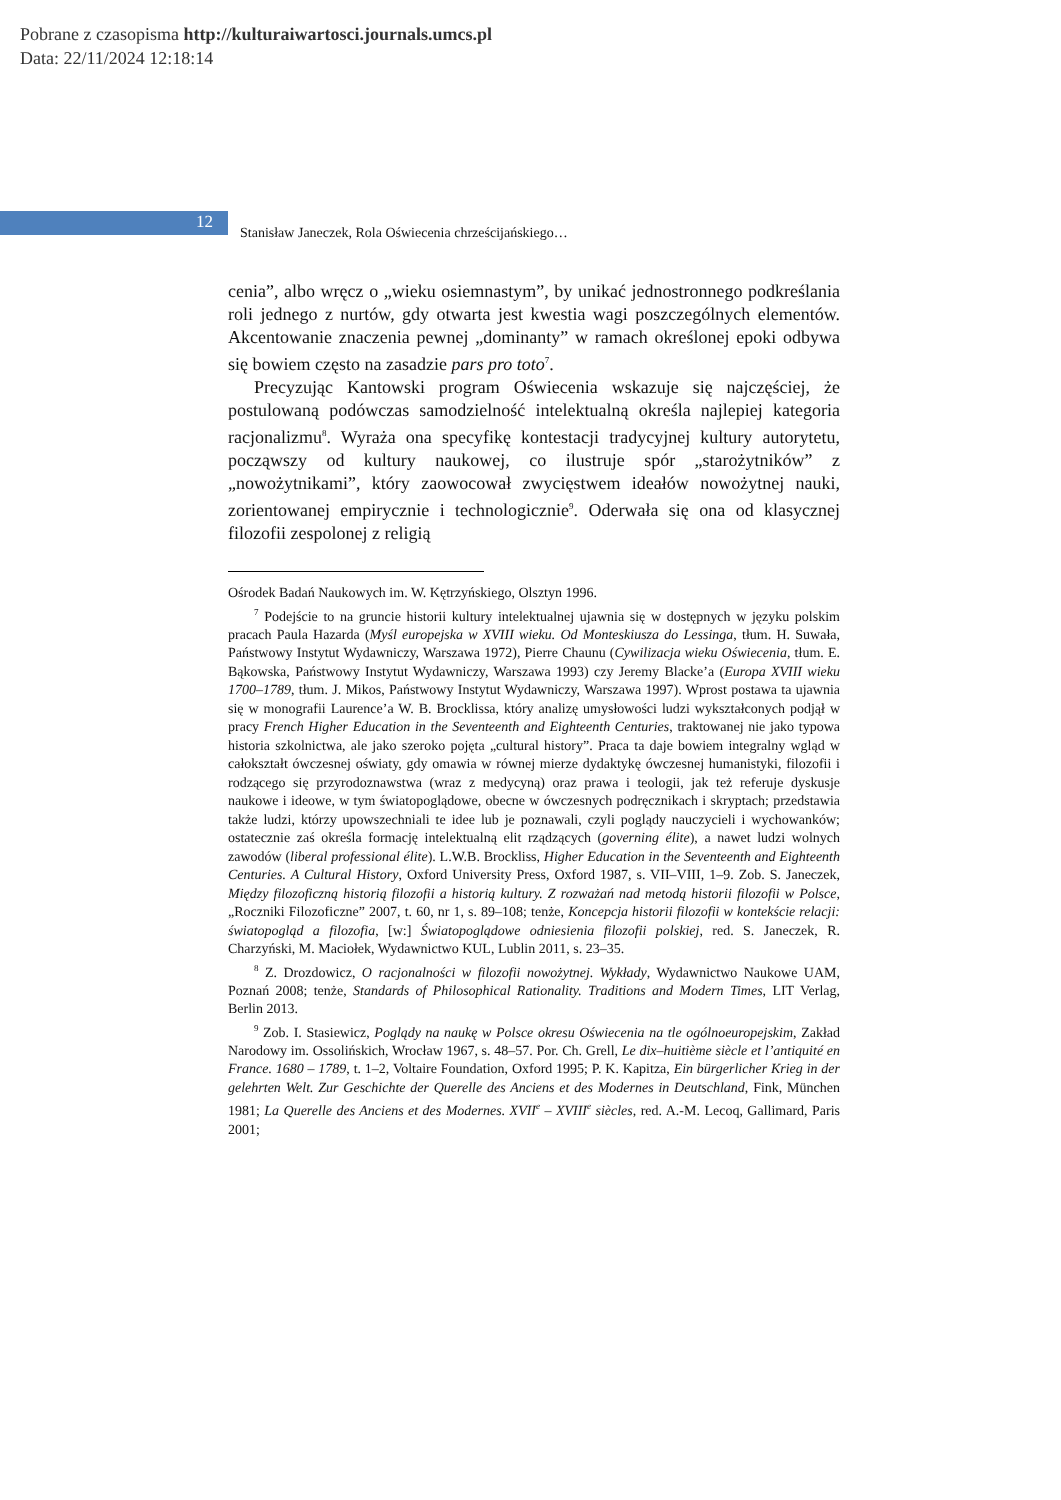Pobrane z czasopisma http://kulturaiwartosci.journals.umcs.pl
Data: 22/11/2024 12:18:14
12
Stanisław Janeczek, Rola Oświecenia chrześcijańskiego…
cenia”, albo wręcz o „wieku osiemnastym”, by unikać jednostronnego podkreślania roli jednego z nurtów, gdy otwarta jest kwestia wagi poszczególnych elementów. Akcentowanie znaczenia pewnej „dominanty” w ramach określonej epoki odbywa się bowiem często na zasadzie pars pro toto<sup>7</sup>.
Precyzując Kantowski program Oświecenia wskazuje się najczęściej, że postulowaną podówczas samodzielność intelektualną określa najlepiej kategoria racjonalizmu<sup>8</sup>. Wyraża ona specyfikę kontestacji tradycyjnej kultury autorytetu, począwszy od kultury naukowej, co ilustruje spór „starożytników” z „nowożytnikami”, który zaowocował zwycięstwem ideałów nowożytnej nauki, zorientowanej empirycznie i technologicznie<sup>9</sup>. Oderwała się ona od klasycznej filozofii zespolonej z religią
Ośrodek Badań Naukowych im. W. Kętrzyńskiego, Olsztyn 1996.
<sup>7</sup> Podejście to na gruncie historii kultury intelektualnej ujawnia się w dostępnych w języku polskim pracach Paula Hazarda (Myśl europejska w XVIII wieku. Od Monteskiusza do Lessinga, tłum. H. Suwała, Państwowy Instytut Wydawniczy, Warszawa 1972), Pierre Chaunu (Cywilizacja wieku Oświecenia, tłum. E. Bąkowska, Państwowy Instytut Wydawniczy, Warszawa 1993) czy Jeremy Blacke’a (Europa XVIII wieku 1700–1789, tłum. J. Mikos, Państwowy Instytut Wydawniczy, Warszawa 1997). Wprost postawa ta ujawnia się w monografii Laurence’a W. B. Brocklissa, który analizę umysłowości ludzi wykształconych podjął w pracy French Higher Education in the Seventeenth and Eighteenth Centuries, traktowanej nie jako typowa historia szkolnictwa, ale jako szeroko pojęta „cultural history”. Praca ta daje bowiem integralny wgląd w całokształt ówczesnej oświaty, gdy omawia w równej mierze dydaktykę ówczesnej humanistyki, filozofii i rodzącego się przyrodoznawstwa (wraz z medycyną) oraz prawa i teologii, jak też referuje dyskusje naukowe i ideowe, w tym światopoglądowe, obecne w ówczesnych podręcznikach i skryptach; przedstawia także ludzi, którzy upowszechniali te idee lub je poznawali, czyli poglądy nauczycieli i wychowanków; ostatecznie zaś określa formację intelektualną elit rządzących (governing élite), a nawet ludzi wolnych zawodów (liberal professional élite). L.W.B. Brockliss, Higher Education in the Seventeenth and Eighteenth Centuries. A Cultural History, Oxford University Press, Oxford 1987, s. VII–VIII, 1–9. Zob. S. Janeczek, Między filozoficzną historią filozofii a historią kultury. Z rozważań nad metodą historii filozofii w Polsce, „Roczniki Filozoficzne” 2007, t. 60, nr 1, s. 89–108; tenże, Koncepcja historii filozofii w kontekście relacji: światopogląd a filozofia, [w:] Światopoglądowe odniesienia filozofii polskiej, red. S. Janeczek, R. Charzyński, M. Maciołek, Wydawnictwo KUL, Lublin 2011, s. 23–35.
<sup>8</sup> Z. Drozdowicz, O racjonalności w filozofii nowożytnej. Wykłady, Wydawnictwo Naukowe UAM, Poznań 2008; tenże, Standards of Philosophical Rationality. Traditions and Modern Times, LIT Verlag, Berlin 2013.
<sup>9</sup> Zob. I. Stasiewicz, Poglądy na naukę w Polsce okresu Oświecenia na tle ogólnoeuropejskim, Zakład Narodowy im. Ossolińskich, Wrocław 1967, s. 48–57. Por. Ch. Grell, Le dix–huitième siècle et l’antiquité en France. 1680 – 1789, t. 1–2, Voltaire Foundation, Oxford 1995; P. K. Kapitza, Ein bürgerlicher Krieg in der gelehrten Welt. Zur Geschichte der Querelle des Anciens et des Modernes in Deutschland, Fink, München 1981; La Querelle des Anciens et des Modernes. XVII<sup>e</sup> – XVIII<sup>e</sup> siècles, red. A.-M. Lecoq, Gallimard, Paris 2001;